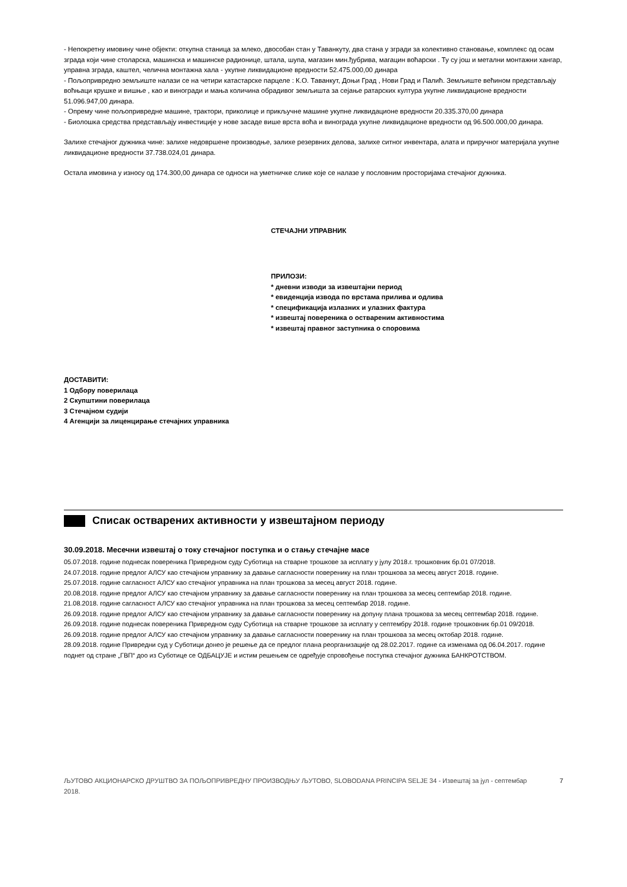- Непокретну имовину чине објекти: откупна станица за млеко, двособан стан у Таванкуту, два стана у згради за колективно становање, комплекс од осам зграда који чине столарска, машинска и машинске радионице, штала, шупа, магазин мин.ђубрива, магацин воћарски . Ту су још и метални монтажни хангар, управна зграда, каштел, челична монтажна хала - укупне ликвидационе вредности 52.475.000,00 динара
- Пољопривредно земљиште налази се на четири катастарске парцеле : К.О. Таванкут, Доњи Град , Нови Град и Палић. Земљиште већином представљају воћњаци крушке и вишње , као и виногради и мања количина обрадивог земљишта за сејање ратарских култура укупне ликвидационе вредности 51.096.947,00 динара.
- Опрему чине пољопривредне машине, трактори, приколице и прикључне машине укупне ликвидационе вредности 20.335.370,00 динара
- Биолошка средства представљају инвестиције у нове засаде више врста воћа и винограда укупне ликвидационе вредности од 96.500.000,00 динара.
Залихе стечајног дужника чине: залихе недовршене производње, залихе резервних делова, залихе ситног инвентара, алата и приручног материјала укупне ликвидационе вредности 37.738.024,01 динара.
Остала имовина у износу од 174.300,00 динара се односи на уметничке слике које се налазе у пословним просторијама стечајног дужника.
СТЕЧАЈНИ УПРАВНИК
ПРИЛОЗИ:
* дневни изводи за извештајни период
* евиденција извода по врстама прилива и одлива
* спецификација излазних и улазних фактура
* извештај повереника о оствареним активностима
* извештај правног заступника о споровима
ДОСТАВИТИ:
1 Одбору поверилаца
2 Скупштини поверилаца
3 Стечајном судији
4 Агенцији за лиценцирање стечајних управника
Списак остварених активности у извештајном периоду
30.09.2018. Месечни извештај о току стечајног поступка и о стању стечајне масе
05.07.2018. године поднесак повереника Привредном суду Суботица на стварне трошкове за исплату у јулу 2018.г. трошковник бр.01 07/2018.
24.07.2018. године предлог АЛСУ као стечајном управнику за давање сагласности поверенику на план трошкова за месец август 2018. године.
25.07.2018. године сагласност АЛСУ као стечајног управника на план трошкова за месец август 2018. године.
20.08.2018. године предлог АЛСУ као стечајном управнику за давање сагласности поверенику на план трошкова за месец септембар 2018. године.
21.08.2018. године сагласност АЛСУ као стечајног управника на план трошкова за месец септембар 2018. године.
26.09.2018. године предлог АЛСУ као стечајном управнику за давање сагласности поверенику на допуну плана трошкова за месец септембар 2018. године.
26.09.2018. године поднесак повереника Привредном суду Суботица на стварне трошкове за исплату у септембру 2018. године трошковник бр.01 09/2018.
26.09.2018. године предлог АЛСУ као стечајном управнику за давање сагласности поверенику на план трошкова за месец октобар 2018. године.
28.09.2018. године Привредни суд у Суботици донео је решење да се предлог плана реорганизације од 28.02.2017. године са изменама од 06.04.2017. године поднет од стране „ГВП“ доо из Суботице се ОДБАЦУЈЕ и истим решењем се одређује спровођење поступка стечајног дужника БАНКРОТСТВОМ.
ЉУТОВО АКЦИОНАРСКО ДРУШТВО ЗА ПОЉОПРИВРЕДНУ ПРОИЗВОДЊУ ЉУТОВО, SLOBODANA PRINCIPA SELJE 34 - Извештај за јул - септембар 2018. 7